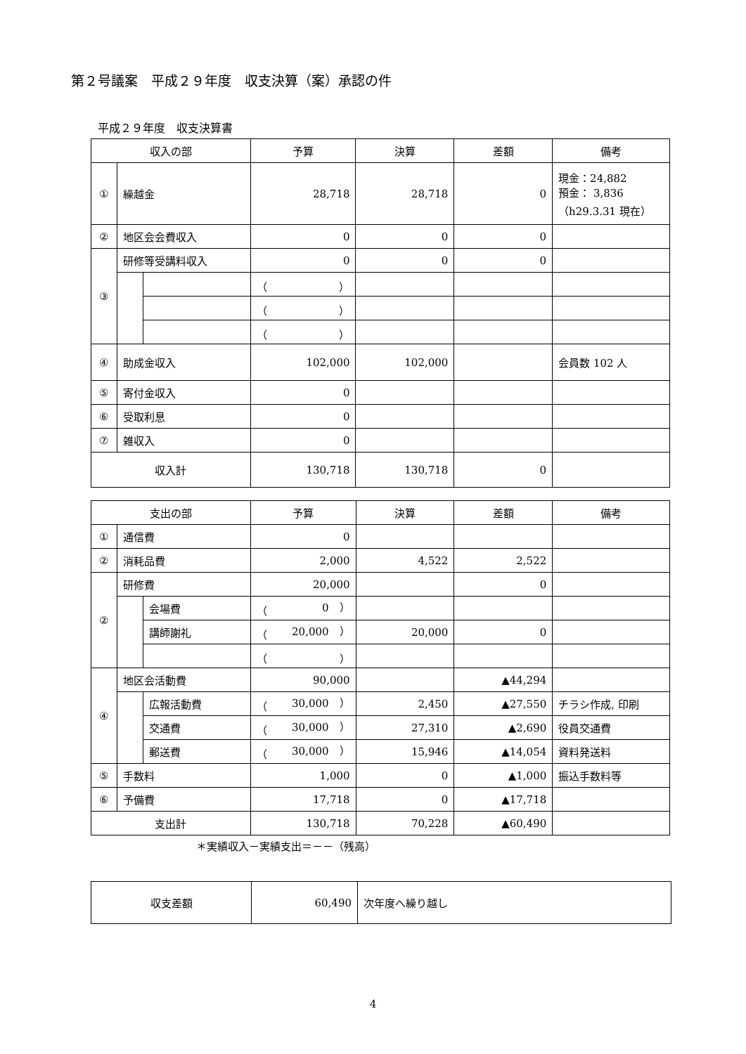第２号議案　平成２９年度　収支決算（案）承認の件
平成２９年度　収支決算書
| 収入の部 | | | 予算 | 決算 | 差額 | 備考 |
| --- | --- | --- | --- | --- | --- | --- |
| ① | 繰越金 | | 28,718 | 28,718 | 0 | 現金：24,882 預金： 3,836 （h29.3.31 現在） |
| ② | 地区会会費収入 | | 0 | 0 | 0 | |
| ③ | 研修等受講料収入 | | 0 | 0 | 0 | |
| | | | （ ） | | | |
| | | | （ ） | | | |
| | | | （ ） | | | |
| ④ | 助成金収入 | | 102,000 | 102,000 | | 会員数 102 人 |
| ⑤ | 寄付金収入 | | 0 | | | |
| ⑥ | 受取利息 | | 0 | | | |
| ⑦ | 雑収入 | | 0 | | | |
| 収入計 | | | 130,718 | 130,718 | 0 | |
| 支出の部 | | | 予算 | 決算 | 差額 | 備考 |
| --- | --- | --- | --- | --- | --- | --- |
| ① | 通信費 | | 0 | | | |
| ② | 消耗品費 | | 2,000 | 4,522 | 2,522 | |
| ② | 研修費 | | 20,000 | | 0 | |
| | | 会場費 | （ 0 ） | | | |
| | | 講師謝礼 | （ 20,000 ） | 20,000 | 0 | |
| | | | （ ） | | | |
| ④ | 地区会活動費 | | 90,000 | | ▲44,294 | |
| | | 広報活動費 | （ 30,000 ） | 2,450 | ▲27,550 | チラシ作成, 印刷 |
| | | 交通費 | （ 30,000 ） | 27,310 | ▲2,690 | 役員交通費 |
| | | 郵送費 | （ 30,000 ） | 15,946 | ▲14,054 | 資料発送料 |
| ⑤ | 手数料 | | 1,000 | 0 | ▲1,000 | 振込手数料等 |
| ⑥ | 予備費 | | 17,718 | 0 | ▲17,718 | |
| 支出計 | | | 130,718 | 70,228 | ▲60,490 | |
＊実績収入－実績支出＝－－（残高）
| 収支差額 | 60,490 | 次年度へ繰り越し |
4